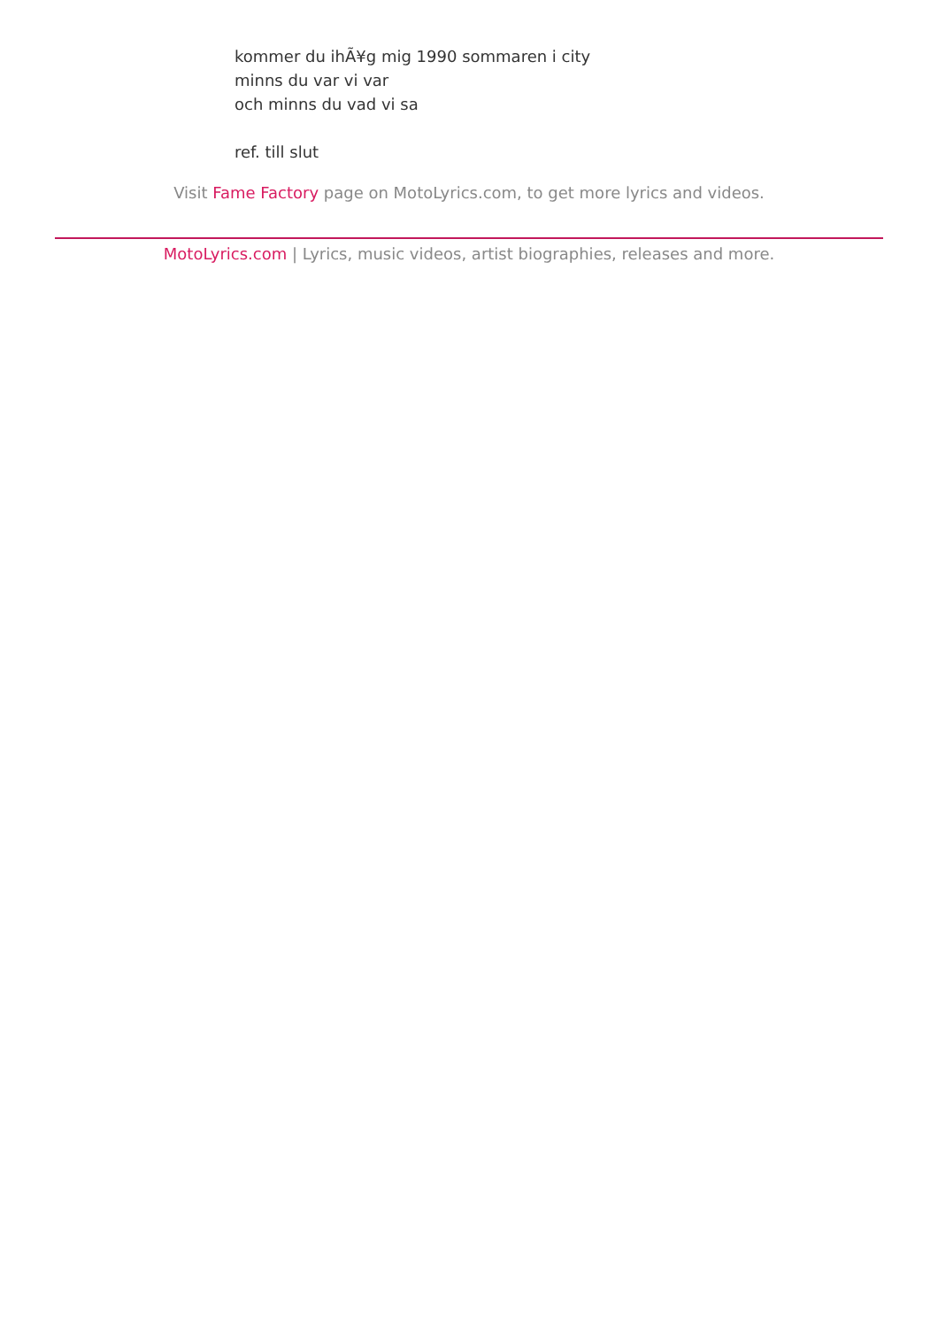kommer du ihÃ¥g mig 1990 sommaren i city
minns du var vi var
och minns du vad vi sa
ref. till slut
Visit Fame Factory page on MotoLyrics.com, to get more lyrics and videos.
MotoLyrics.com | Lyrics, music videos, artist biographies, releases and more.